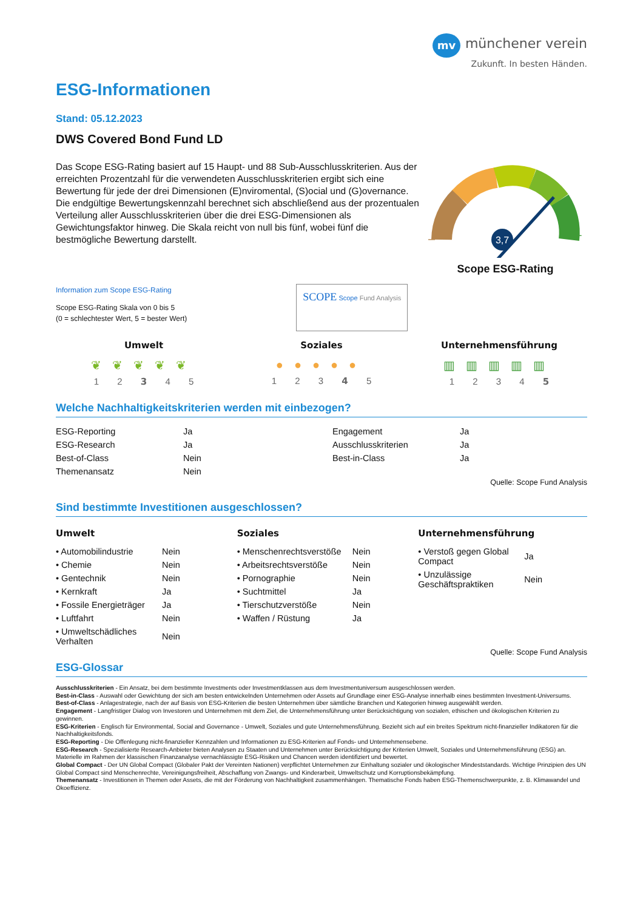mv münchener verein
Zukunft. In besten Händen.
ESG-Informationen
Stand: 05.12.2023
DWS Covered Bond Fund LD
Das Scope ESG-Rating basiert auf 15 Haupt- und 88 Sub-Ausschlusskriterien. Aus der erreichten Prozentzahl für die verwendeten Ausschlusskriterien ergibt sich eine Bewertung für jede der drei Dimensionen (E)nviromental, (S)ocial und (G)overnance. Die endgültige Bewertungskennzahl berechnet sich abschließend aus der prozentualen Verteilung aller Ausschlusskriterien über die drei ESG-Dimensionen als Gewichtungsfaktor hinweg. Die Skala reicht von null bis fünf, wobei fünf die bestmögliche Bewertung darstellt.
3,7
–
+
Scope ESG-Rating
Information zum Scope ESG-Rating
Scope ESG-Rating Skala von 0 bis 5
(0 = schlechtester Wert, 5 = bester Wert)
SCOPE Scope Fund Analysis
Umwelt
❦❦❦❦❦
1 2 3 4 5
Soziales
●●●●●
1 2 3 4 5
Unternehmensführung
▥▥▥▥▥
1 2 3 4 5
Welche Nachhaltigkeitskriterien werden mit einbezogen?
| ESG-Reporting | Ja | Engagement | Ja |
| ESG-Research | Ja | Ausschlusskriterien | Ja |
| Best-of-Class | Nein | Best-in-Class | Ja |
| Themenansatz | Nein | | |
Quelle: Scope Fund Analysis
Sind bestimmte Investitionen ausgeschlossen?
Umwelt
| • Automobilindustrie | Nein |
| • Chemie | Nein |
| • Gentechnik | Nein |
| • Kernkraft | Ja |
| • Fossile Energieträger | Ja |
| • Luftfahrt | Nein |
| • Umweltschädliches Verhalten | Nein |
Soziales
| • Menschenrechtsverstöße | Nein |
| • Arbeitsrechtsverstöße | Nein |
| • Pornographie | Nein |
| • Suchtmittel | Ja |
| • Tierschutzverstöße | Nein |
| • Waffen / Rüstung | Ja |
Unternehmensführung
| • Verstoß gegen Global Compact | Ja |
| • Unzulässige Geschäftspraktiken | Nein |
Quelle: Scope Fund Analysis
ESG-Glossar
Ausschlusskriterien - Ein Ansatz, bei dem bestimmte Investments oder Investmentklassen aus dem Investmentuniversum ausgeschlossen werden.
Best-in-Class - Auswahl oder Gewichtung der sich am besten entwickelnden Unternehmen oder Assets auf Grundlage einer ESG-Analyse innerhalb eines bestimmten Investment-Universums.
Best-of-Class - Anlagestrategie, nach der auf Basis von ESG-Kriterien die besten Unternehmen über sämtliche Branchen und Kategorien hinweg ausgewählt werden.
Engagement - Langfristiger Dialog von Investoren und Unternehmen mit dem Ziel, die Unternehmensführung unter Berücksichtigung von sozialen, ethischen und ökologischen Kriterien zu gewinnen.
ESG-Kriterien - Englisch für Environmental, Social and Governance - Umwelt, Soziales und gute Unternehmensführung. Bezieht sich auf ein breites Spektrum nicht-finanzieller Indikatoren für die Nachhaltigkeitsfonds.
ESG-Reporting - Die Offenlegung nicht-finanzieller Kennzahlen und Informationen zu ESG-Kriterien auf Fonds- und Unternehmensebene.
ESG-Research - Spezialisierte Research-Anbieter bieten Analysen zu Staaten und Unternehmen unter Berücksichtigung der Kriterien Umwelt, Soziales und Unternehmensführung (ESG) an. Materielle im Rahmen der klassischen Finanzanalyse vernachlässigte ESG-Risiken und Chancen werden identifiziert und bewertet.
Global Compact - Der UN Global Compact (Globaler Pakt der Vereinten Nationen) verpflichtet Unternehmen zur Einhaltung sozialer und ökologischer Mindeststandards. Wichtige Prinzipien des UN Global Compact sind Menschenrechte, Vereinigungsfreiheit, Abschaffung von Zwangs- und Kinderarbeit, Umweltschutz und Korruptionsbekämpfung.
Themenansatz - Investitionen in Themen oder Assets, die mit der Förderung von Nachhaltigkeit zusammenhängen. Thematische Fonds haben ESG-Themenschwerpunkte, z. B. Klimawandel und Ökoeffizienz.